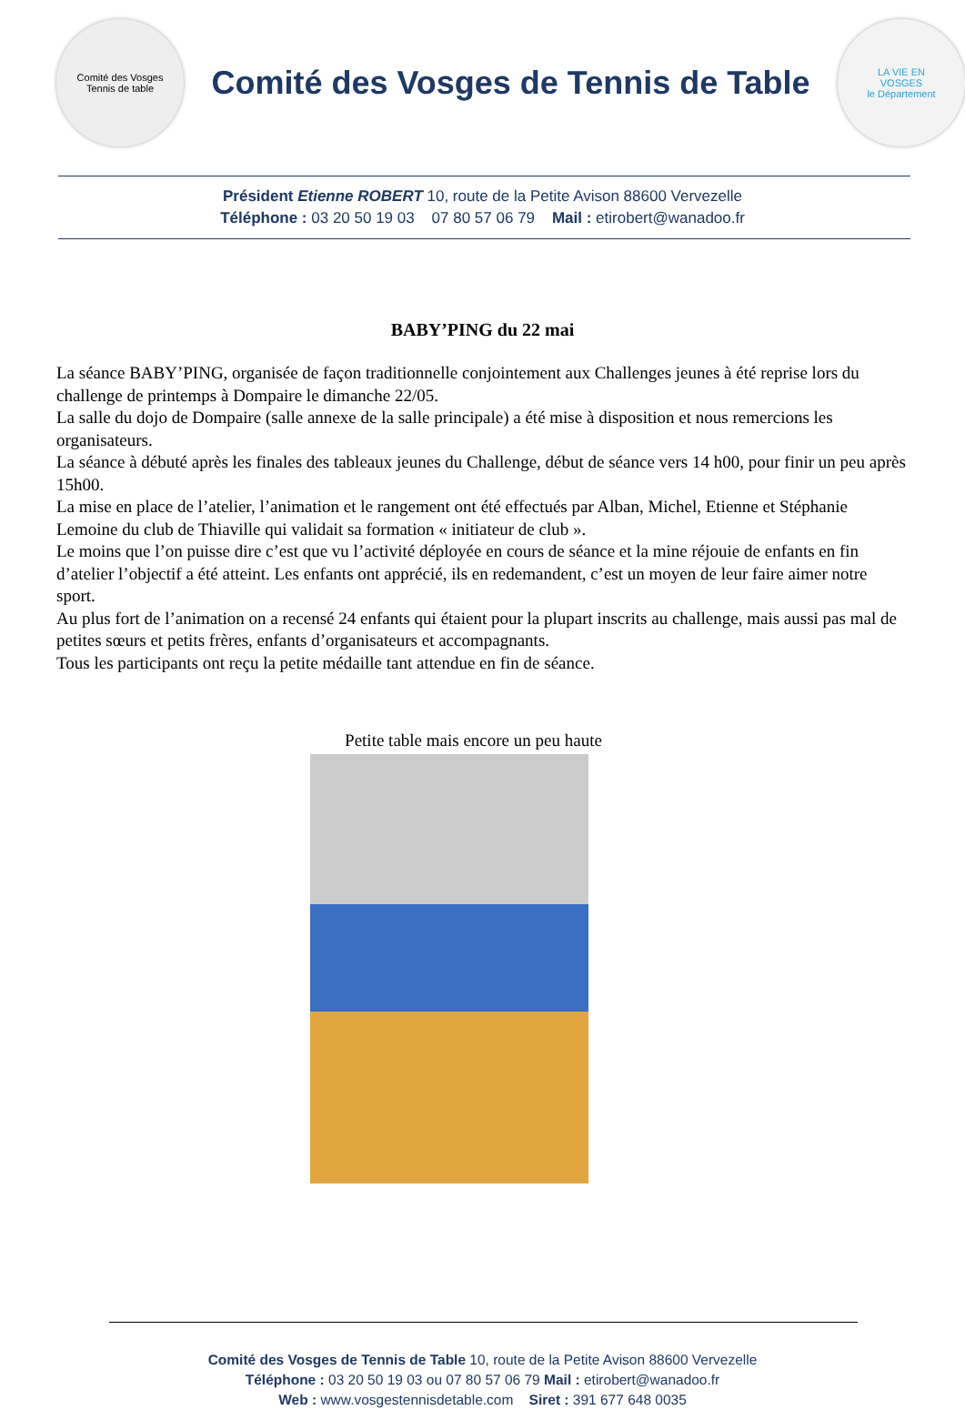Comité des Vosges
Tennis de table
Comité des Vosges de Tennis de Table
LA VIE EN
VOSGES
le Département
Président Etienne ROBERT 10, route de la Petite Avison 88600 Vervezelle
Téléphone : 03 20 50 19 03 07 80 57 06 79 Mail : etirobert@wanadoo.fr
BABY’PING du 22 mai
La séance BABY’PING, organisée de façon traditionnelle conjointement aux Challenges jeunes à été reprise lors du challenge de printemps à Dompaire le dimanche 22/05.
La salle du dojo de Dompaire (salle annexe de la salle principale) a été mise à disposition et nous remercions les organisateurs.
La séance à débuté après les finales des tableaux jeunes du Challenge, début de séance vers 14 h00, pour finir un peu après 15h00.
La mise en place de l’atelier, l’animation et le rangement ont été effectués par Alban, Michel, Etienne et Stéphanie Lemoine du club de Thiaville qui validait sa formation « initiateur de club ».
Le moins que l’on puisse dire c’est que vu l’activité déployée en cours de séance et la mine réjouie de enfants en fin d’atelier l’objectif a été atteint. Les enfants ont apprécié, ils en redemandent, c’est un moyen de leur faire aimer notre sport.
Au plus fort de l’animation on a recensé 24 enfants qui étaient pour la plupart inscrits au challenge, mais aussi pas mal de petites sœurs et petits frères, enfants d’organisateurs et accompagnants.
Tous les participants ont reçu la petite médaille tant attendue en fin de séance.
Petite table mais encore un peu haute
Comité des Vosges de Tennis de Table 10, route de la Petite Avison 88600 Vervezelle
Téléphone : 03 20 50 19 03 ou 07 80 57 06 79 Mail : etirobert@wanadoo.fr
Web : www.vosgestennisdetable.com Siret : 391 677 648 0035